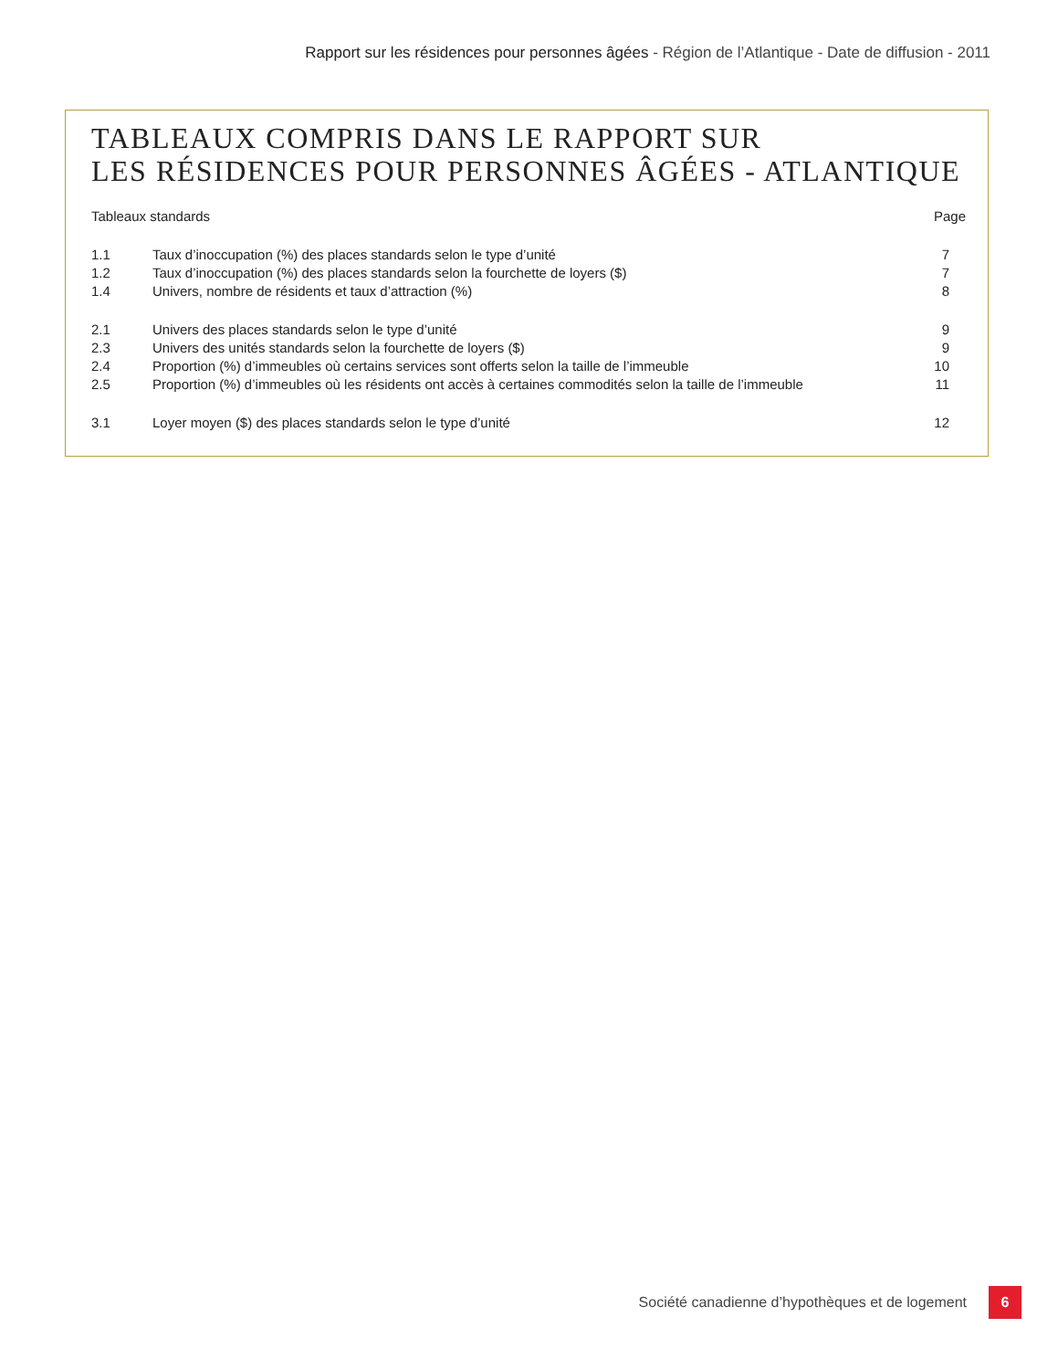Rapport sur les résidences pour personnes âgées - Région de l’Atlantique - Date de diffusion - 2011
TABLEAUX COMPRIS DANS LE RAPPORT SUR
LES RÉSIDENCES POUR PERSONNES ÂGÉES - ATLANTIQUE
| Tableaux standards | | Page |
| 1.1 | Taux d’inoccupation (%) des places standards selon le type d’unité | 7 |
| 1.2 | Taux d’inoccupation (%) des places standards selon la fourchette de loyers ($) | 7 |
| 1.4 | Univers, nombre de résidents et taux d’attraction (%) | 8 |
| 2.1 | Univers des places standards selon le type d’unité | 9 |
| 2.3 | Univers des unités standards selon la fourchette de loyers ($) | 9 |
| 2.4 | Proportion (%) d’immeubles où certains services sont offerts selon la taille de l’immeuble | 10 |
| 2.5 | Proportion (%) d’immeubles où les résidents ont accès à certaines commodités selon la taille de l’immeuble | 11 |
| 3.1 | Loyer moyen ($) des places standards selon le type d’unité | 12 |
Société canadienne d’hypothèques et de logement
6